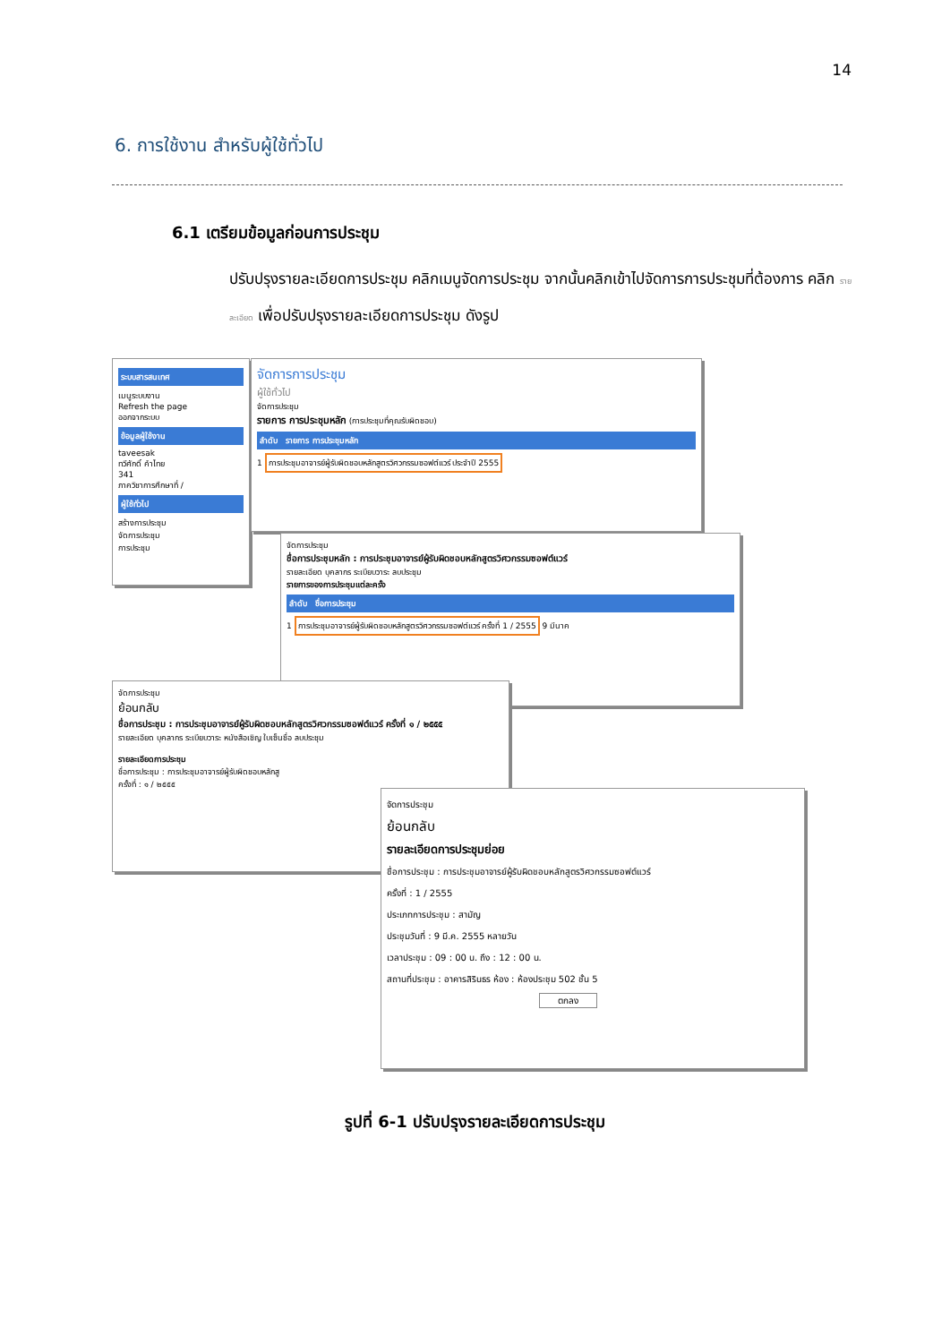14
6. การใช้งาน สำหรับผู้ใช้ทั่วไป
6.1 เตรียมข้อมูลก่อนการประชุม
ปรับปรุงรายละเอียดการประชุม คลิกเมนูจัดการประชุม จากนั้นคลิกเข้าไปจัดการการประชุมที่ต้องการ คลิก รายละเอียด เพื่อปรับปรุงรายละเอียดการประชุม ดังรูป
ระบบสารสนเทศ
เมนูระบบงาน
Refresh the page
ออกจากระบบ
ข้อมูลผู้ใช้งาน
taveesak
ทวีศักดิ์ คำไทย
341
ภาควิชาการศึกษาที่ /
ผู้ใช้ทั่วไป
สร้างการประชุม
จัดการประชุม
การประชุม
จัดการการประชุม
ผู้ใช้ทั่วไป
จัดการประชุม
รายการ การประชุมหลัก (การประชุมที่คุณรับผิดชอบ)
ลำดับ รายการ การประชุมหลัก
1 การประชุมอาจารย์ผู้รับผิดชอบหลักสูตรวิศวกรรมซอฟต์แวร์ ประจำปี 2555
จัดการประชุม
ชื่อการประชุมหลัก : การประชุมอาจารย์ผู้รับผิดชอบหลักสูตรวิศวกรรมซอฟต์แวร์
รายละเอียด บุคลากร ระเบียบวาระ ลบประชุม
รายการของการประชุมแต่ละครั้ง
ลำดับ ชื่อการประชุม
1 การประชุมอาจารย์ผู้รับผิดชอบหลักสูตรวิศวกรรมซอฟต์แวร์ ครั้งที่ 1 / 2555 9 มีนาค
จัดการประชุม
ย้อนกลับ
ชื่อการประชุม : การประชุมอาจารย์ผู้รับผิดชอบหลักสูตรวิศวกรรมซอฟต์แวร์ ครั้งที่ ๑ / ๒๕๕๕
รายละเอียด บุคลากร ระเบียบวาระ หนังสือเชิญ ใบเซ็นชื่อ ลบประชุม
รายละเอียดการประชุม
ชื่อการประชุม : การประชุมอาจารย์ผู้รับผิดชอบหลักสู
ครั้งที่ : ๑ / ๒๕๕๕
จัดการประชุม
ย้อนกลับ
รายละเอียดการประชุมย่อย
ชื่อการประชุม : การประชุมอาจารย์ผู้รับผิดชอบหลักสูตรวิศวกรรมซอฟต์แวร์
ครั้งที่ : 1 / 2555
ประเภทการประชุม : สามัญ
ประชุมวันที่ : 9 มี.ค. 2555 หลายวัน
เวลาประชุม : 09 : 00 น. ถึง : 12 : 00 น.
สถานที่ประชุม : อาคารสิรินธร ห้อง : ห้องประชุม 502 ชั้น 5
ตกลง
รูปที่ 6-1 ปรับปรุงรายละเอียดการประชุม